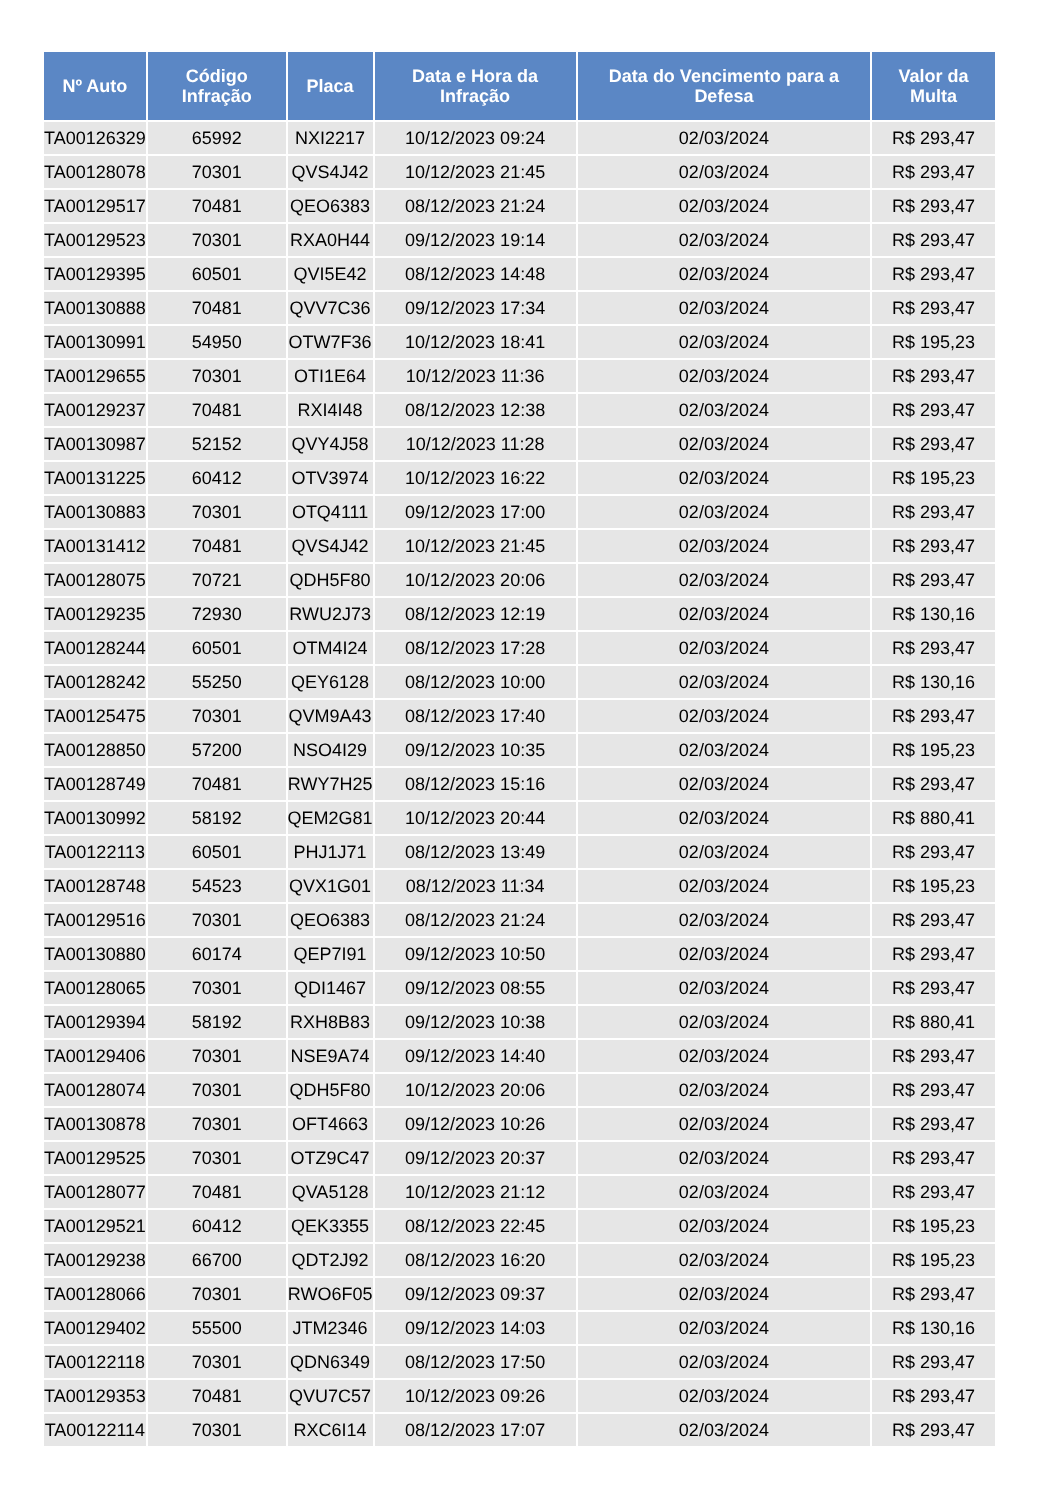| Nº Auto | Código Infração | Placa | Data e Hora da Infração | Data do Vencimento para a Defesa | Valor da Multa |
| --- | --- | --- | --- | --- | --- |
| TA00126329 | 65992 | NXI2217 | 10/12/2023 09:24 | 02/03/2024 | R$ 293,47 |
| TA00128078 | 70301 | QVS4J42 | 10/12/2023 21:45 | 02/03/2024 | R$ 293,47 |
| TA00129517 | 70481 | QEO6383 | 08/12/2023 21:24 | 02/03/2024 | R$ 293,47 |
| TA00129523 | 70301 | RXA0H44 | 09/12/2023 19:14 | 02/03/2024 | R$ 293,47 |
| TA00129395 | 60501 | QVI5E42 | 08/12/2023 14:48 | 02/03/2024 | R$ 293,47 |
| TA00130888 | 70481 | QVV7C36 | 09/12/2023 17:34 | 02/03/2024 | R$ 293,47 |
| TA00130991 | 54950 | OTW7F36 | 10/12/2023 18:41 | 02/03/2024 | R$ 195,23 |
| TA00129655 | 70301 | OTI1E64 | 10/12/2023 11:36 | 02/03/2024 | R$ 293,47 |
| TA00129237 | 70481 | RXI4I48 | 08/12/2023 12:38 | 02/03/2024 | R$ 293,47 |
| TA00130987 | 52152 | QVY4J58 | 10/12/2023 11:28 | 02/03/2024 | R$ 293,47 |
| TA00131225 | 60412 | OTV3974 | 10/12/2023 16:22 | 02/03/2024 | R$ 195,23 |
| TA00130883 | 70301 | OTQ4111 | 09/12/2023 17:00 | 02/03/2024 | R$ 293,47 |
| TA00131412 | 70481 | QVS4J42 | 10/12/2023 21:45 | 02/03/2024 | R$ 293,47 |
| TA00128075 | 70721 | QDH5F80 | 10/12/2023 20:06 | 02/03/2024 | R$ 293,47 |
| TA00129235 | 72930 | RWU2J73 | 08/12/2023 12:19 | 02/03/2024 | R$ 130,16 |
| TA00128244 | 60501 | OTM4I24 | 08/12/2023 17:28 | 02/03/2024 | R$ 293,47 |
| TA00128242 | 55250 | QEY6128 | 08/12/2023 10:00 | 02/03/2024 | R$ 130,16 |
| TA00125475 | 70301 | QVM9A43 | 08/12/2023 17:40 | 02/03/2024 | R$ 293,47 |
| TA00128850 | 57200 | NSO4I29 | 09/12/2023 10:35 | 02/03/2024 | R$ 195,23 |
| TA00128749 | 70481 | RWY7H25 | 08/12/2023 15:16 | 02/03/2024 | R$ 293,47 |
| TA00130992 | 58192 | QEM2G81 | 10/12/2023 20:44 | 02/03/2024 | R$ 880,41 |
| TA00122113 | 60501 | PHJ1J71 | 08/12/2023 13:49 | 02/03/2024 | R$ 293,47 |
| TA00128748 | 54523 | QVX1G01 | 08/12/2023 11:34 | 02/03/2024 | R$ 195,23 |
| TA00129516 | 70301 | QEO6383 | 08/12/2023 21:24 | 02/03/2024 | R$ 293,47 |
| TA00130880 | 60174 | QEP7I91 | 09/12/2023 10:50 | 02/03/2024 | R$ 293,47 |
| TA00128065 | 70301 | QDI1467 | 09/12/2023 08:55 | 02/03/2024 | R$ 293,47 |
| TA00129394 | 58192 | RXH8B83 | 09/12/2023 10:38 | 02/03/2024 | R$ 880,41 |
| TA00129406 | 70301 | NSE9A74 | 09/12/2023 14:40 | 02/03/2024 | R$ 293,47 |
| TA00128074 | 70301 | QDH5F80 | 10/12/2023 20:06 | 02/03/2024 | R$ 293,47 |
| TA00130878 | 70301 | OFT4663 | 09/12/2023 10:26 | 02/03/2024 | R$ 293,47 |
| TA00129525 | 70301 | OTZ9C47 | 09/12/2023 20:37 | 02/03/2024 | R$ 293,47 |
| TA00128077 | 70481 | QVA5128 | 10/12/2023 21:12 | 02/03/2024 | R$ 293,47 |
| TA00129521 | 60412 | QEK3355 | 08/12/2023 22:45 | 02/03/2024 | R$ 195,23 |
| TA00129238 | 66700 | QDT2J92 | 08/12/2023 16:20 | 02/03/2024 | R$ 195,23 |
| TA00128066 | 70301 | RWO6F05 | 09/12/2023 09:37 | 02/03/2024 | R$ 293,47 |
| TA00129402 | 55500 | JTM2346 | 09/12/2023 14:03 | 02/03/2024 | R$ 130,16 |
| TA00122118 | 70301 | QDN6349 | 08/12/2023 17:50 | 02/03/2024 | R$ 293,47 |
| TA00129353 | 70481 | QVU7C57 | 10/12/2023 09:26 | 02/03/2024 | R$ 293,47 |
| TA00122114 | 70301 | RXC6I14 | 08/12/2023 17:07 | 02/03/2024 | R$ 293,47 |